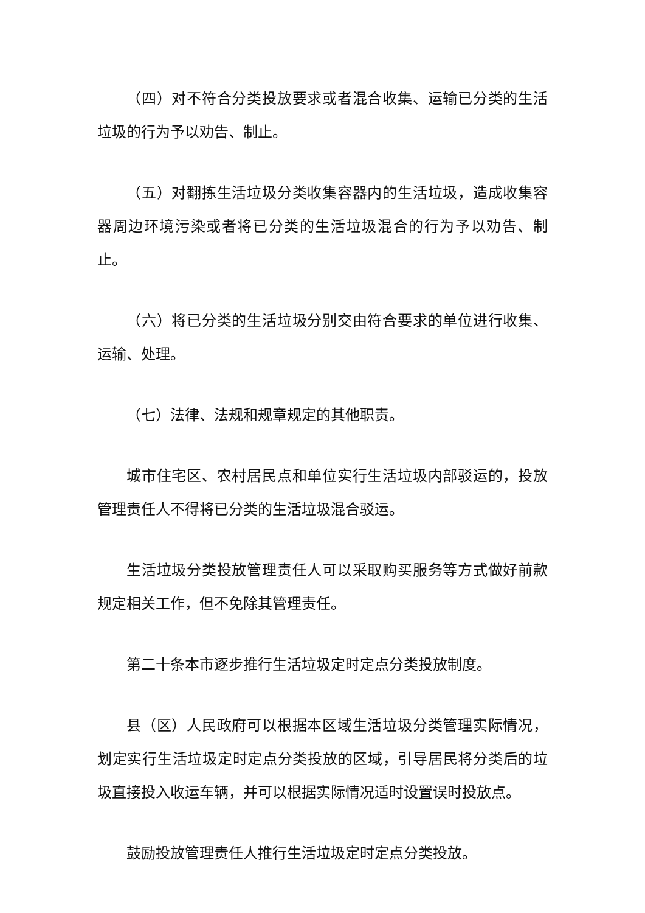（四）对不符合分类投放要求或者混合收集、运输已分类的生活垃圾的行为予以劝告、制止。
（五）对翻拣生活垃圾分类收集容器内的生活垃圾，造成收集容器周边环境污染或者将已分类的生活垃圾混合的行为予以劝告、制止。
（六）将已分类的生活垃圾分别交由符合要求的单位进行收集、运输、处理。
（七）法律、法规和规章规定的其他职责。
城市住宅区、农村居民点和单位实行生活垃圾内部驳运的，投放管理责任人不得将已分类的生活垃圾混合驳运。
生活垃圾分类投放管理责任人可以采取购买服务等方式做好前款规定相关工作，但不免除其管理责任。
第二十条本市逐步推行生活垃圾定时定点分类投放制度。
县（区）人民政府可以根据本区域生活垃圾分类管理实际情况，划定实行生活垃圾定时定点分类投放的区域，引导居民将分类后的垃圾直接投入收运车辆，并可以根据实际情况适时设置误时投放点。
鼓励投放管理责任人推行生活垃圾定时定点分类投放。